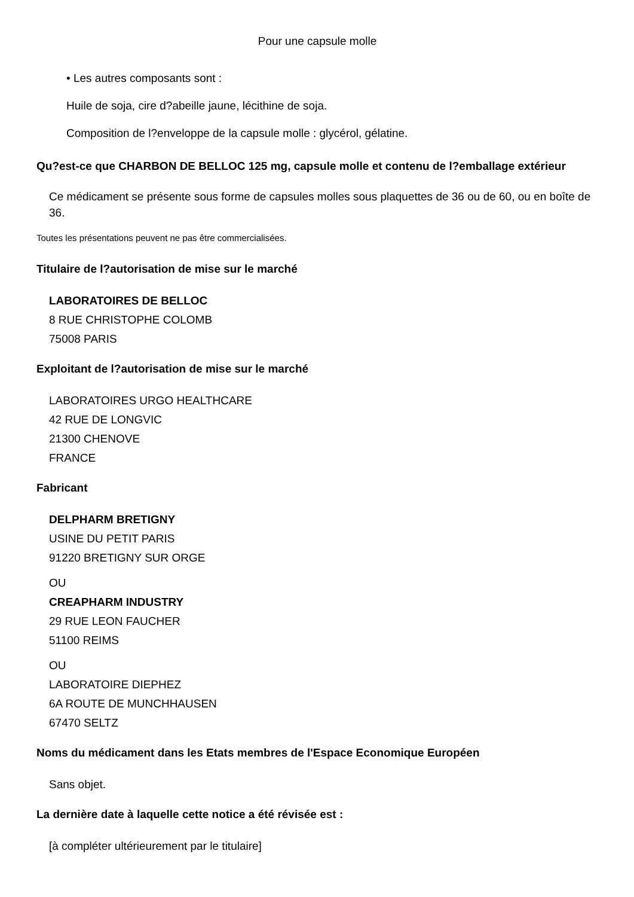Pour une capsule molle
• Les autres composants sont :
Huile de soja, cire d?abeille jaune, lécithine de soja.
Composition de l?enveloppe de la capsule molle : glycérol, gélatine.
Qu?est-ce que CHARBON DE BELLOC 125 mg, capsule molle et contenu de l?emballage extérieur
Ce médicament se présente sous forme de capsules molles sous plaquettes de 36 ou de 60, ou en boîte de 36.
Toutes les présentations peuvent ne pas être commercialisées.
Titulaire de l?autorisation de mise sur le marché
LABORATOIRES DE BELLOC
8 RUE CHRISTOPHE COLOMB
75008 PARIS
Exploitant de l?autorisation de mise sur le marché
LABORATOIRES URGO HEALTHCARE
42 RUE DE LONGVIC
21300 CHENOVE
FRANCE
Fabricant
DELPHARM BRETIGNY
USINE DU PETIT PARIS
91220 BRETIGNY SUR ORGE
OU
CREAPHARM INDUSTRY
29 RUE LEON FAUCHER
51100 REIMS
OU
LABORATOIRE DIEPHEZ
6A ROUTE DE MUNCHHAUSEN
67470 SELTZ
Noms du médicament dans les Etats membres de l'Espace Economique Européen
Sans objet.
La dernière date à laquelle cette notice a été révisée est :
[à compléter ultérieurement par le titulaire]